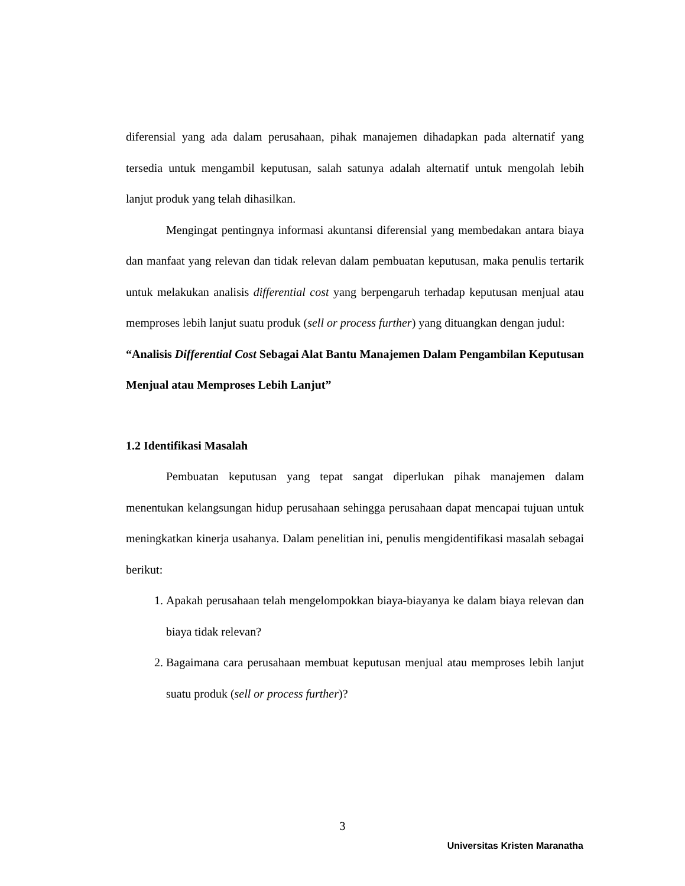diferensial yang ada dalam perusahaan, pihak manajemen dihadapkan pada alternatif yang tersedia untuk mengambil keputusan, salah satunya adalah alternatif untuk mengolah lebih lanjut produk yang telah dihasilkan.
Mengingat pentingnya informasi akuntansi diferensial yang membedakan antara biaya dan manfaat yang relevan dan tidak relevan dalam pembuatan keputusan, maka penulis tertarik untuk melakukan analisis differential cost yang berpengaruh terhadap keputusan menjual atau memproses lebih lanjut suatu produk (sell or process further) yang dituangkan dengan judul:
“Analisis Differential Cost Sebagai Alat Bantu Manajemen Dalam Pengambilan Keputusan Menjual atau Memproses Lebih Lanjut”
1.2 Identifikasi Masalah
Pembuatan keputusan yang tepat sangat diperlukan pihak manajemen dalam menentukan kelangsungan hidup perusahaan sehingga perusahaan dapat mencapai tujuan untuk meningkatkan kinerja usahanya. Dalam penelitian ini, penulis mengidentifikasi masalah sebagai berikut:
1. Apakah perusahaan telah mengelompokkan biaya-biayanya ke dalam biaya relevan dan biaya tidak relevan?
2. Bagaimana cara perusahaan membuat keputusan menjual atau memproses lebih lanjut suatu produk (sell or process further)?
3
Universitas Kristen Maranatha